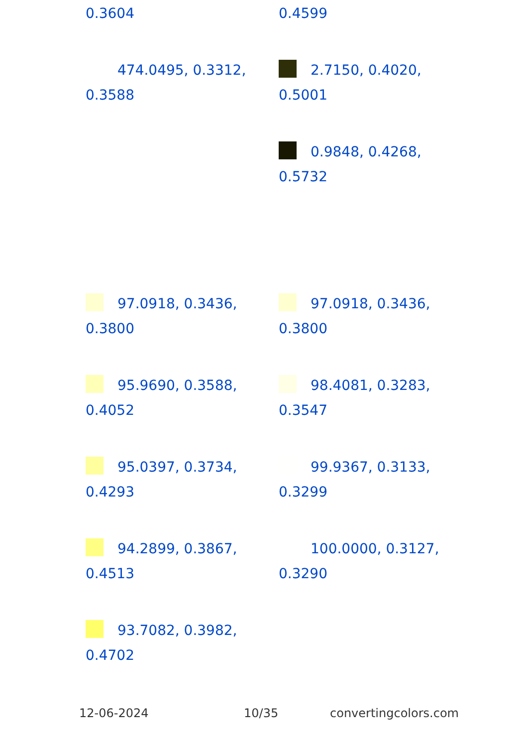0.3604 0.4599
474.0495, 0.3312, 0.3588
2.7150, 0.4020, 0.5001
0.9848, 0.4268, 0.5732
97.0918, 0.3436, 0.3800
97.0918, 0.3436, 0.3800
95.9690, 0.3588, 0.4052
98.4081, 0.3283, 0.3547
95.0397, 0.3734, 0.4293
99.9367, 0.3133, 0.3299
94.2899, 0.3867, 0.4513
100.0000, 0.3127, 0.3290
93.7082, 0.3982, 0.4702
12-06-2024 10/35 convertingcolors.com